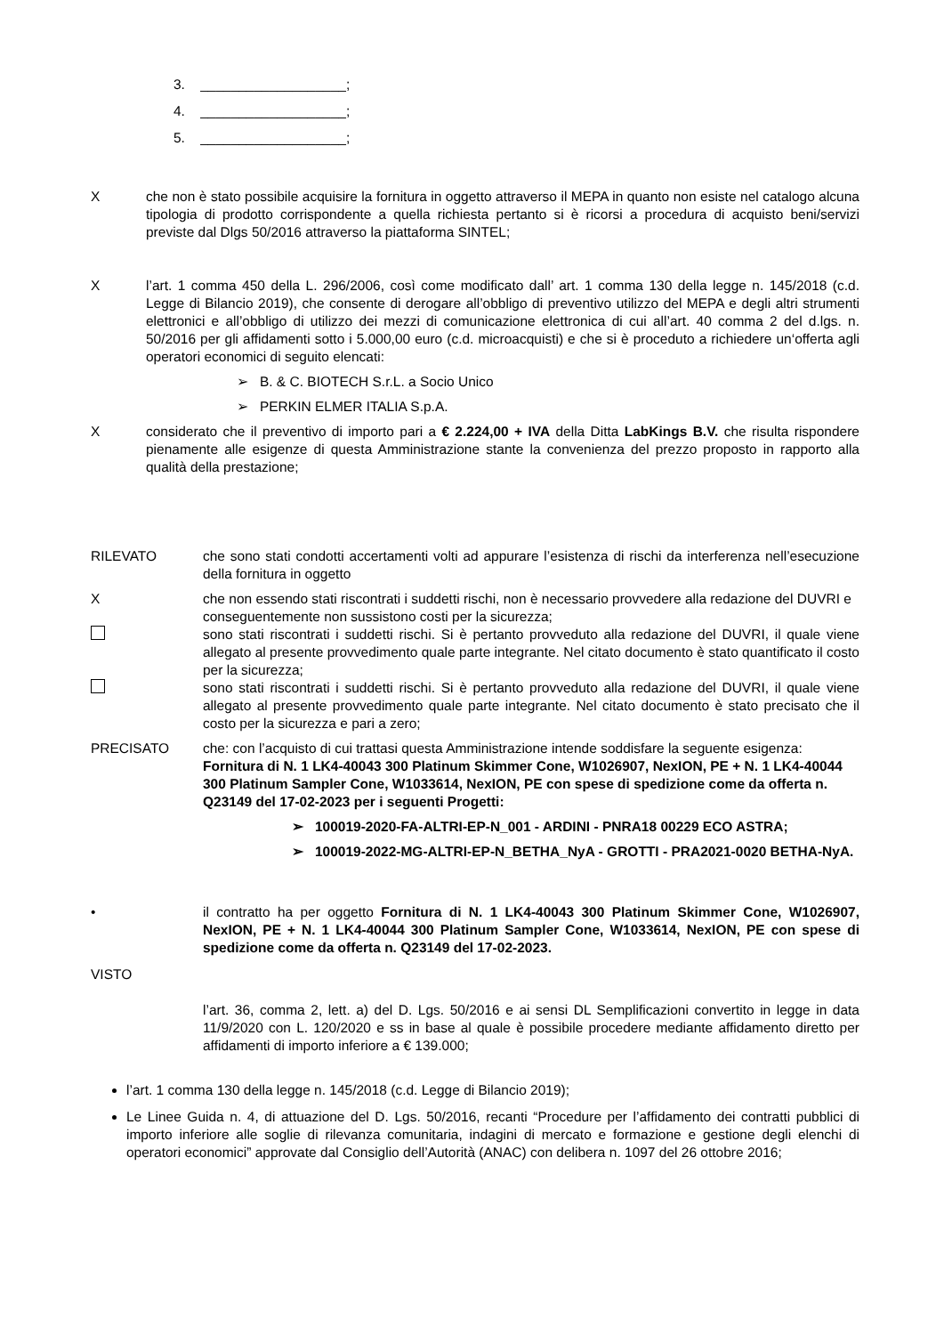3. ___________________;
4. ___________________;
5. ___________________;
X che non è stato possibile acquisire la fornitura in oggetto attraverso il MEPA in quanto non esiste nel catalogo alcuna tipologia di prodotto corrispondente a quella richiesta pertanto si è ricorsi a procedura di acquisto beni/servizi previste dal Dlgs 50/2016 attraverso la piattaforma SINTEL;
X l’art. 1 comma 450 della L. 296/2006, così come modificato dall’ art. 1 comma 130 della legge n. 145/2018 (c.d. Legge di Bilancio 2019), che consente di derogare all’obbligo di preventivo utilizzo del MEPA e degli altri strumenti elettronici e all’obbligo di utilizzo dei mezzi di comunicazione elettronica di cui all’art. 40 comma 2 del d.lgs. n. 50/2016 per gli affidamenti sotto i 5.000,00 euro (c.d. microacquisti) e che si è proceduto a richiedere un‘offerta agli operatori economici di seguito elencati:
➢ B. & C. BIOTECH S.r.L. a Socio Unico
➢ PERKIN ELMER ITALIA S.p.A.
X considerato che il preventivo di importo pari a € 2.224,00 + IVA della Ditta LabKings B.V. che risulta rispondere pienamente alle esigenze di questa Amministrazione stante la convenienza del prezzo proposto in rapporto alla qualità della prestazione;
RILEVATO che sono stati condotti accertamenti volti ad appurare l’esistenza di rischi da interferenza nell’esecuzione della fornitura in oggetto
X che non essendo stati riscontrati i suddetti rischi, non è necessario provvedere alla redazione del DUVRI e conseguentemente non sussistono costi per la sicurezza;
sono stati riscontrati i suddetti rischi. Si è pertanto provveduto alla redazione del DUVRI, il quale viene allegato al presente provvedimento quale parte integrante. Nel citato documento è stato quantificato il costo per la sicurezza;
sono stati riscontrati i suddetti rischi. Si è pertanto provveduto alla redazione del DUVRI, il quale viene allegato al presente provvedimento quale parte integrante. Nel citato documento è stato precisato che il costo per la sicurezza e pari a zero;
PRECISATO che: con l’acquisto di cui trattasi questa Amministrazione intende soddisfare la seguente esigenza: Fornitura di N. 1 LK4-40043 300 Platinum Skimmer Cone, W1026907, NexION, PE + N. 1 LK4-40044 300 Platinum Sampler Cone, W1033614, NexION, PE con spese di spedizione come da offerta n. Q23149 del 17-02-2023 per i seguenti Progetti:
➢ 100019-2020-FA-ALTRI-EP-N_001 - ARDINI - PNRA18 00229 ECO ASTRA;
➢ 100019-2022-MG-ALTRI-EP-N_BETHA_NyA - GROTTI - PRA2021-0020 BETHA-NyA.
• il contratto ha per oggetto Fornitura di N. 1 LK4-40043 300 Platinum Skimmer Cone, W1026907, NexION, PE + N. 1 LK4-40044 300 Platinum Sampler Cone, W1033614, NexION, PE con spese di spedizione come da offerta n. Q23149 del 17-02-2023.
VISTO
l’art. 36, comma 2, lett. a) del D. Lgs. 50/2016 e ai sensi DL Semplificazioni convertito in legge in data 11/9/2020 con L. 120/2020 e ss in base al quale è possibile procedere mediante affidamento diretto per affidamenti di importo inferiore a € 139.000;
l’art. 1 comma 130 della legge n. 145/2018 (c.d. Legge di Bilancio 2019);
Le Linee Guida n. 4, di attuazione del D. Lgs. 50/2016, recanti “Procedure per l’affidamento dei contratti pubblici di importo inferiore alle soglie di rilevanza comunitaria, indagini di mercato e formazione e gestione degli elenchi di operatori economici” approvate dal Consiglio dell’Autorità (ANAC) con delibera n. 1097 del 26 ottobre 2016;